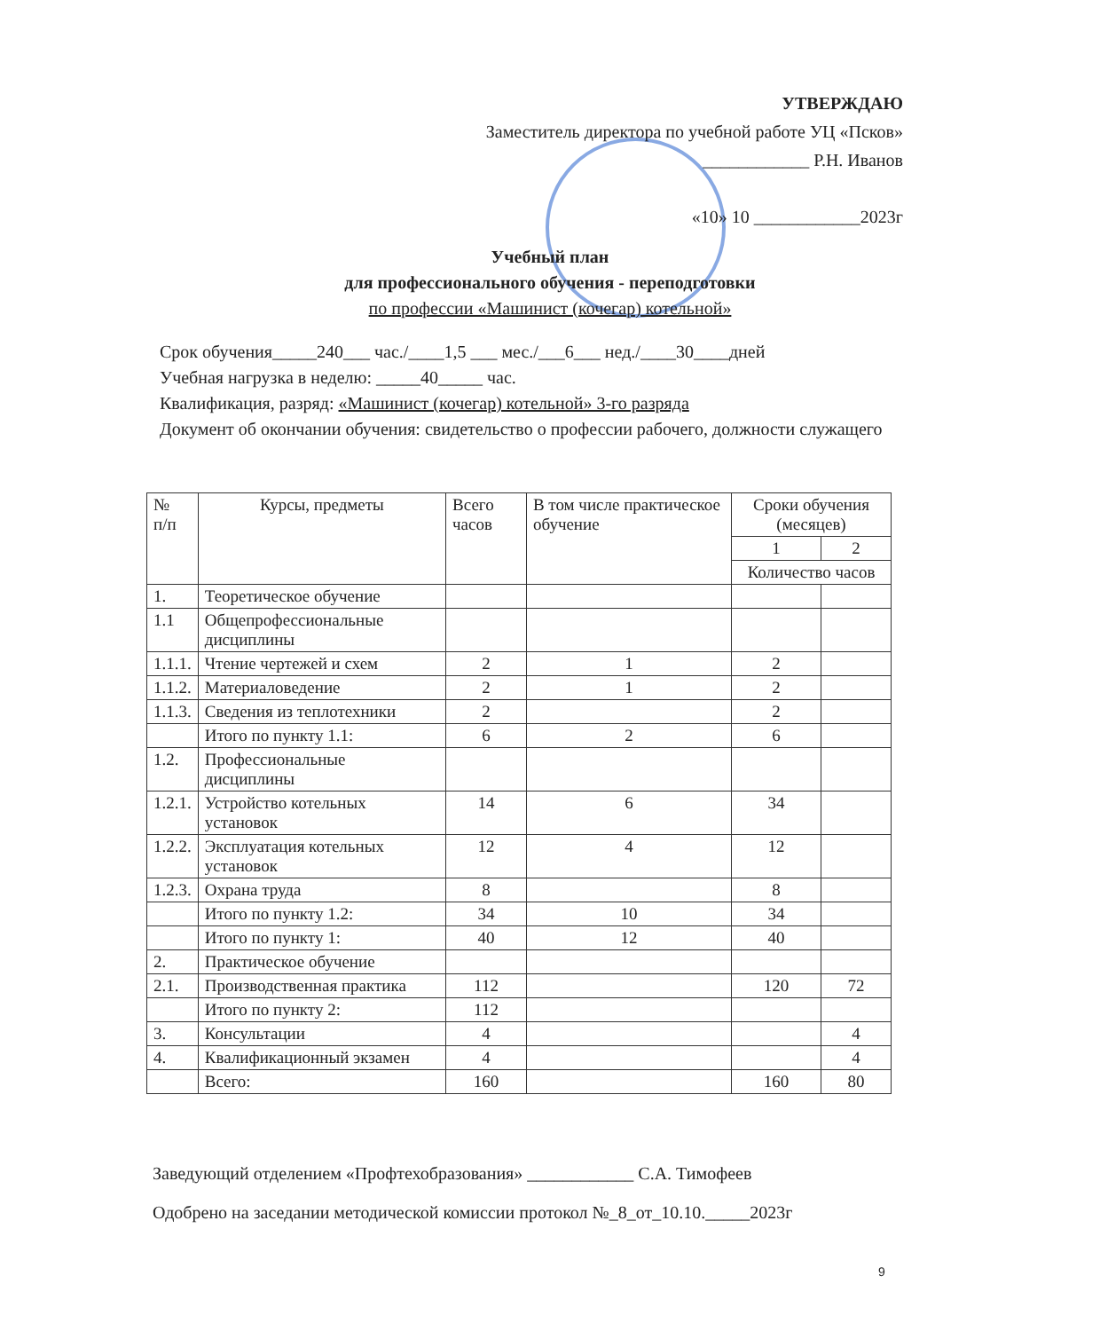УТВЕРЖДАЮ
Заместитель директора по учебной работе УЦ «Псков»
____________ Р.Н. Иванов
«10» 10 ____________2023г
Учебный план
для профессионального обучения - переподготовки
по профессии «Машинист (кочегар) котельной»
Срок обучения_____240___ час./____1,5 ___ мес./___6___ нед./____30____дней
Учебная нагрузка в неделю: _____40_____ час.
Квалификация, разряд: «Машинист (кочегар) котельной» 3-го разряда
Документ об окончании обучения: свидетельство о профессии рабочего, должности служащего
| № п/п | Курсы, предметы | Всего часов | В том числе практическое обучение | Сроки обучения (месяцев) | |
| --- | --- | --- | --- | --- | --- |
| | | | | 1 | 2 |
| | | | | Количество часов | |
| 1. | Теоретическое обучение | | | | |
| 1.1 | Общепрофессиональные дисциплины | | | | |
| 1.1.1. | Чтение чертежей и схем | 2 | 1 | 2 | |
| 1.1.2. | Материаловедение | 2 | 1 | 2 | |
| 1.1.3. | Сведения из теплотехники | 2 | | 2 | |
| | Итого по пункту 1.1: | 6 | 2 | 6 | |
| 1.2. | Профессиональные дисциплины | | | | |
| 1.2.1. | Устройство котельных установок | 14 | 6 | 34 | |
| 1.2.2. | Эксплуатация котельных установок | 12 | 4 | 12 | |
| 1.2.3. | Охрана труда | 8 | | 8 | |
| | Итого по пункту 1.2: | 34 | 10 | 34 | |
| | Итого по пункту 1: | 40 | 12 | 40 | |
| 2. | Практическое обучение | | | | |
| 2.1. | Производственная практика | 112 | | 120 | 72 |
| | Итого по пункту 2: | 112 | | | |
| 3. | Консультации | 4 | | | 4 |
| 4. | Квалификационный экзамен | 4 | | | 4 |
| | Всего: | 160 | | 160 | 80 |
Заведующий отделением «Профтехобразования» ____________ С.А. Тимофеев
Одобрено на заседании методической комиссии протокол №_8_от_10.10._____2023г
9